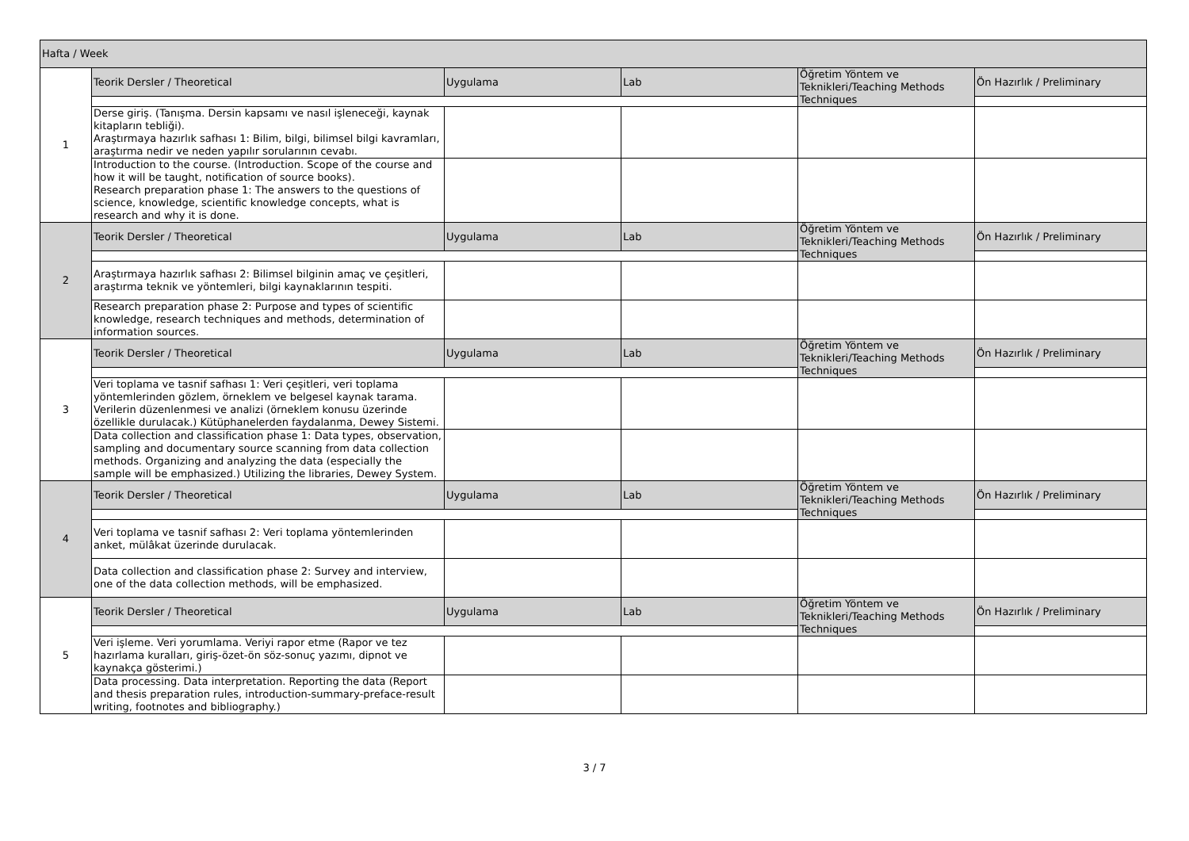| Hafta / Week | | | | | |
| 1 | Teorik Dersler / Theoretical | Uygulama | Lab | Öğretim Yöntem ve Teknikleri/Teaching Methods Techniques | Ön Hazırlık / Preliminary |
| | Derse giriş. (Tanışma. Dersin kapsamı ve nasıl işleneceği, kaynak kitapların tebliği). Araştırmaya hazırlık safhası 1: Bilim, bilgi, bilimsel bilgi kavramları, araştırma nedir ve neden yapılır sorularının cevabı. | | | | |
| | Introduction to the course. (Introduction. Scope of the course and how it will be taught, notification of source books). Research preparation phase 1: The answers to the questions of science, knowledge, scientific knowledge concepts, what is research and why it is done. | | | | |
| 2 | Teorik Dersler / Theoretical | Uygulama | Lab | Öğretim Yöntem ve Teknikleri/Teaching Methods Techniques | Ön Hazırlık / Preliminary |
| | Araştırmaya hazırlık safhası 2: Bilimsel bilginin amaç ve çeşitleri, araştırma teknik ve yöntemleri, bilgi kaynaklarının tespiti. | | | | |
| | Research preparation phase 2: Purpose and types of scientific knowledge, research techniques and methods, determination of information sources. | | | | |
| 3 | Teorik Dersler / Theoretical | Uygulama | Lab | Öğretim Yöntem ve Teknikleri/Teaching Methods Techniques | Ön Hazırlık / Preliminary |
| | Veri toplama ve tasnif safhası 1: Veri çeşitleri, veri toplama yöntemlerinden gözlem, örneklem ve belgesel kaynak tarama. Verilerin düzenlenmesi ve analizi (örneklem konusu üzerinde özellikle durulacak.) Kütüphanelerden faydalanma, Dewey Sistemi. | | | | |
| | Data collection and classification phase 1: Data types, observation, sampling and documentary source scanning from data collection methods. Organizing and analyzing the data (especially the sample will be emphasized.) Utilizing the libraries, Dewey System. | | | | |
| 4 | Teorik Dersler / Theoretical | Uygulama | Lab | Öğretim Yöntem ve Teknikleri/Teaching Methods Techniques | Ön Hazırlık / Preliminary |
| | Veri toplama ve tasnif safhası 2: Veri toplama yöntemlerinden anket, mülâkat üzerinde durulacak. | | | | |
| | Data collection and classification phase 2: Survey and interview, one of the data collection methods, will be emphasized. | | | | |
| 5 | Teorik Dersler / Theoretical | Uygulama | Lab | Öğretim Yöntem ve Teknikleri/Teaching Methods Techniques | Ön Hazırlık / Preliminary |
| | Veri işleme. Veri yorumlama. Veriyi rapor etme (Rapor ve tez hazırlama kuralları, giriş-özet-ön söz-sonuç yazımı, dipnot ve kaynakça gösterimi.) | | | | |
| | Data processing. Data interpretation. Reporting the data (Report and thesis preparation rules, introduction-summary-preface-result writing, footnotes and bibliography.) | | | | |
3 / 7